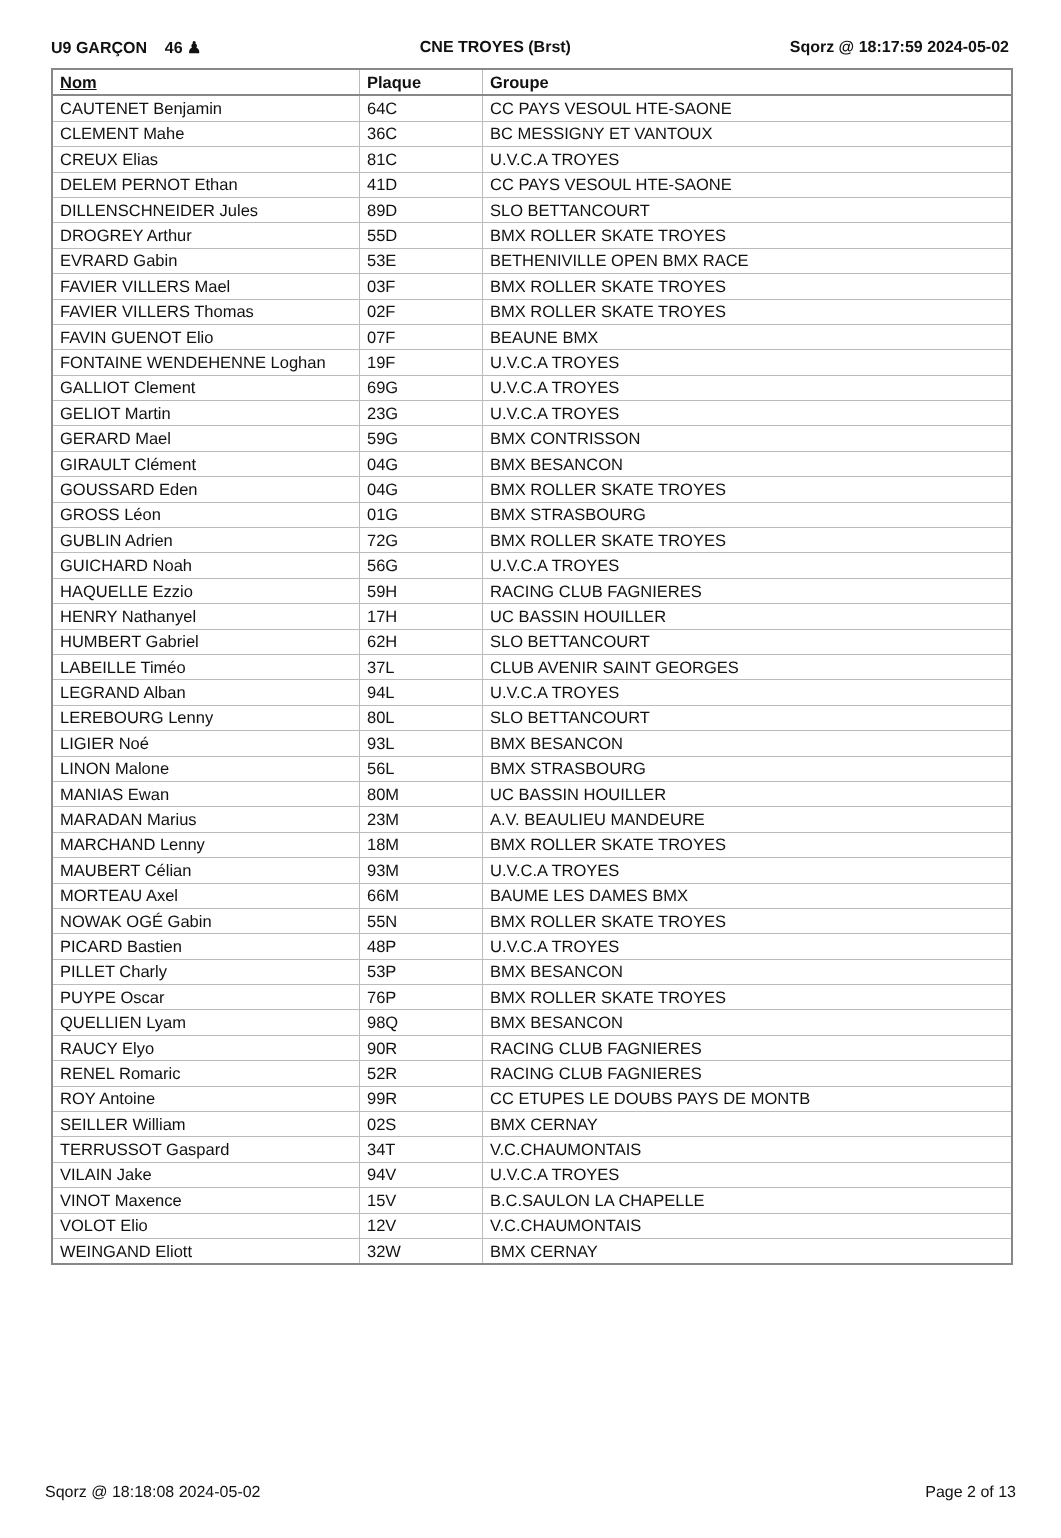U9 GARÇON 46 ♟ CNE TROYES (Brst) Sqorz @ 18:17:59 2024-05-02
| Nom | Plaque | Groupe |
| --- | --- | --- |
| CAUTENET Benjamin | 64C | CC PAYS VESOUL HTE-SAONE |
| CLEMENT Mahe | 36C | BC MESSIGNY ET VANTOUX |
| CREUX Elias | 81C | U.V.C.A TROYES |
| DELEM PERNOT Ethan | 41D | CC PAYS VESOUL HTE-SAONE |
| DILLENSCHNEIDER Jules | 89D | SLO BETTANCOURT |
| DROGREY Arthur | 55D | BMX ROLLER SKATE TROYES |
| EVRARD Gabin | 53E | BETHENIVILLE OPEN BMX RACE |
| FAVIER VILLERS Mael | 03F | BMX ROLLER SKATE TROYES |
| FAVIER VILLERS Thomas | 02F | BMX ROLLER SKATE TROYES |
| FAVIN GUENOT Elio | 07F | BEAUNE BMX |
| FONTAINE WENDEHENNE Loghan | 19F | U.V.C.A TROYES |
| GALLIOT Clement | 69G | U.V.C.A TROYES |
| GELIOT Martin | 23G | U.V.C.A TROYES |
| GERARD Mael | 59G | BMX CONTRISSON |
| GIRAULT Clément | 04G | BMX BESANCON |
| GOUSSARD Eden | 04G | BMX ROLLER SKATE TROYES |
| GROSS Léon | 01G | BMX STRASBOURG |
| GUBLIN Adrien | 72G | BMX ROLLER SKATE TROYES |
| GUICHARD Noah | 56G | U.V.C.A TROYES |
| HAQUELLE Ezzio | 59H | RACING CLUB FAGNIERES |
| HENRY Nathanyel | 17H | UC BASSIN HOUILLER |
| HUMBERT Gabriel | 62H | SLO BETTANCOURT |
| LABEILLE Timéo | 37L | CLUB AVENIR SAINT GEORGES |
| LEGRAND Alban | 94L | U.V.C.A TROYES |
| LEREBOURG Lenny | 80L | SLO BETTANCOURT |
| LIGIER Noé | 93L | BMX BESANCON |
| LINON Malone | 56L | BMX STRASBOURG |
| MANIAS Ewan | 80M | UC BASSIN HOUILLER |
| MARADAN Marius | 23M | A.V. BEAULIEU MANDEURE |
| MARCHAND Lenny | 18M | BMX ROLLER SKATE TROYES |
| MAUBERT Célian | 93M | U.V.C.A TROYES |
| MORTEAU Axel | 66M | BAUME LES DAMES BMX |
| NOWAK OGÉ Gabin | 55N | BMX ROLLER SKATE TROYES |
| PICARD Bastien | 48P | U.V.C.A TROYES |
| PILLET Charly | 53P | BMX BESANCON |
| PUYPE Oscar | 76P | BMX ROLLER SKATE TROYES |
| QUELLIEN Lyam | 98Q | BMX BESANCON |
| RAUCY Elyo | 90R | RACING CLUB FAGNIERES |
| RENEL Romaric | 52R | RACING CLUB FAGNIERES |
| ROY Antoine | 99R | CC ETUPES LE DOUBS PAYS DE MONTB |
| SEILLER William | 02S | BMX CERNAY |
| TERRUSSOT Gaspard | 34T | V.C.CHAUMONTAIS |
| VILAIN Jake | 94V | U.V.C.A TROYES |
| VINOT Maxence | 15V | B.C.SAULON LA CHAPELLE |
| VOLOT Elio | 12V | V.C.CHAUMONTAIS |
| WEINGAND Eliott | 32W | BMX CERNAY |
Sqorz @ 18:18:08 2024-05-02 Page 2 of 13